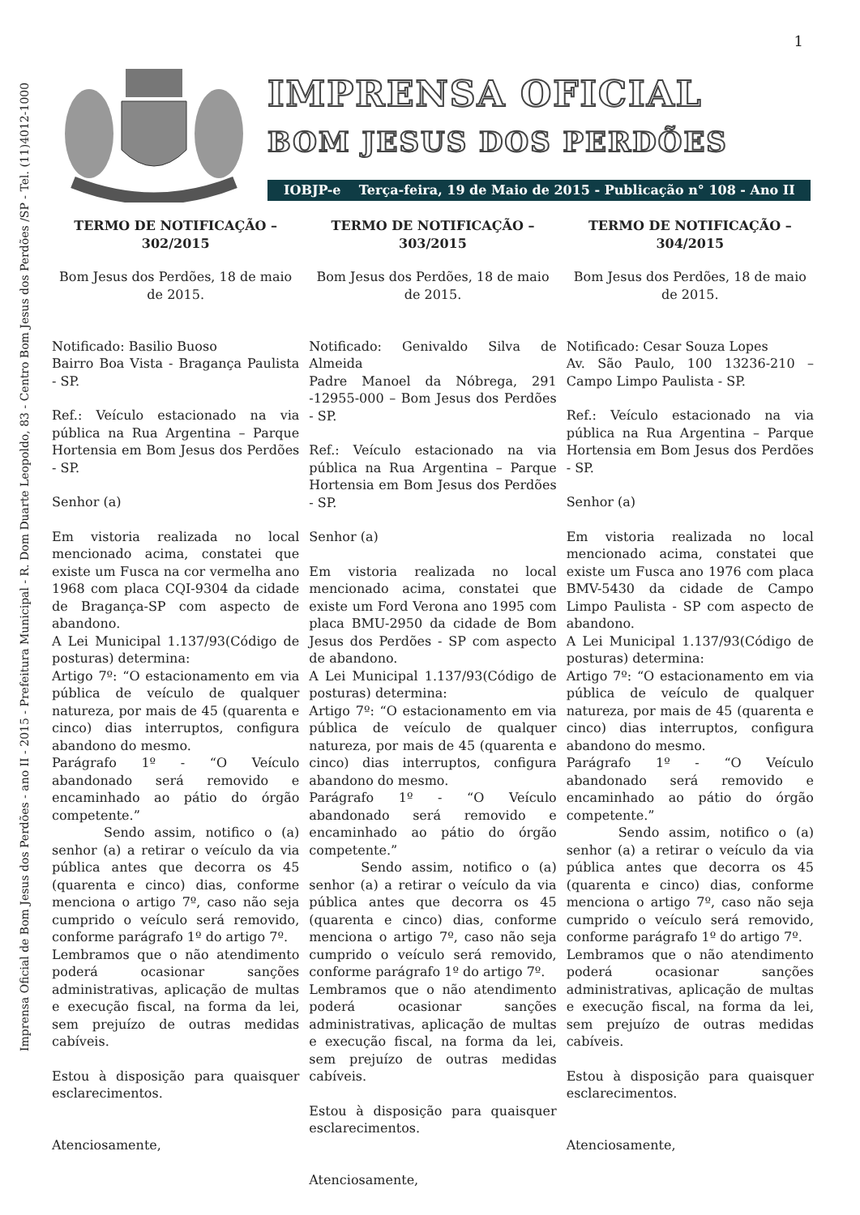Imprensa Oficial de Bom Jesus dos Perdões - ano II - 2015 - Prefeitura Municipal - R. Dom Duarte Leopoldo, 83 - Centro Bom Jesus dos Perdões /SP - Tel. (11)4012-1000
1
IMPRENSA OFICIAL
BOM JESUS DOS PERDÕES
IOBJP-e Terça-feira, 19 de Maio de 2015 - Publicação n° 108 - Ano II
TERMO DE NOTIFICAÇÃO – 302/2015
Bom Jesus dos Perdões, 18 de maio de 2015.
Notificado: Basilio Buoso
Bairro Boa Vista - Bragança Paulista - SP.
Ref.: Veículo estacionado na via pública na Rua Argentina – Parque Hortensia em Bom Jesus dos Perdões - SP.
Senhor (a)
Em vistoria realizada no local mencionado acima, constatei que existe um Fusca na cor vermelha ano 1968 com placa CQI-9304 da cidade de Bragança-SP com aspecto de abandono.
A Lei Municipal 1.137/93(Código de posturas) determina:
Artigo 7º: “O estacionamento em via pública de veículo de qualquer natureza, por mais de 45 (quarenta e cinco) dias interruptos, configura abandono do mesmo.
Parágrafo 1º - “O Veículo abandonado será removido e encaminhado ao pátio do órgão competente.”
    Sendo assim, notifico o (a) senhor (a) a retirar o veículo da via pública antes que decorra os 45 (quarenta e cinco) dias, conforme menciona o artigo 7º, caso não seja cumprido o veículo será removido, conforme parágrafo 1º do artigo 7º.
Lembramos que o não atendimento poderá ocasionar sanções administrativas, aplicação de multas e execução fiscal, na forma da lei, sem prejuízo de outras medidas cabíveis.
Estou à disposição para quaisquer esclarecimentos.
Atenciosamente,
TERMO DE NOTIFICAÇÃO – 303/2015
Bom Jesus dos Perdões, 18 de maio de 2015.
Notificado: Genivaldo Silva de Almeida
Padre Manoel da Nóbrega, 291 -12955-000 – Bom Jesus dos Perdões - SP.
Ref.: Veículo estacionado na via pública na Rua Argentina – Parque Hortensia em Bom Jesus dos Perdões - SP.
Senhor (a)
Em vistoria realizada no local mencionado acima, constatei que existe um Ford Verona ano 1995 com placa BMU-2950 da cidade de Bom Jesus dos Perdões - SP com aspecto de abandono.
A Lei Municipal 1.137/93(Código de posturas) determina:
Artigo 7º: “O estacionamento em via pública de veículo de qualquer natureza, por mais de 45 (quarenta e cinco) dias interruptos, configura abandono do mesmo.
Parágrafo 1º - “O Veículo abandonado será removido e encaminhado ao pátio do órgão competente.”
    Sendo assim, notifico o (a) senhor (a) a retirar o veículo da via pública antes que decorra os 45 (quarenta e cinco) dias, conforme menciona o artigo 7º, caso não seja cumprido o veículo será removido, conforme parágrafo 1º do artigo 7º.
Lembramos que o não atendimento poderá ocasionar sanções administrativas, aplicação de multas e execução fiscal, na forma da lei, sem prejuízo de outras medidas cabíveis.
Estou à disposição para quaisquer esclarecimentos.
Atenciosamente,
TERMO DE NOTIFICAÇÃO – 304/2015
Bom Jesus dos Perdões, 18 de maio de 2015.
Notificado: Cesar Souza Lopes
Av. São Paulo, 100 13236-210 – Campo Limpo Paulista - SP.
Ref.: Veículo estacionado na via pública na Rua Argentina – Parque Hortensia em Bom Jesus dos Perdões - SP.
Senhor (a)
Em vistoria realizada no local mencionado acima, constatei que existe um Fusca ano 1976 com placa BMV-5430 da cidade de Campo Limpo Paulista - SP com aspecto de abandono.
A Lei Municipal 1.137/93(Código de posturas) determina:
Artigo 7º: “O estacionamento em via pública de veículo de qualquer natureza, por mais de 45 (quarenta e cinco) dias interruptos, configura abandono do mesmo.
Parágrafo 1º - “O Veículo abandonado será removido e encaminhado ao pátio do órgão competente.”
    Sendo assim, notifico o (a) senhor (a) a retirar o veículo da via pública antes que decorra os 45 (quarenta e cinco) dias, conforme menciona o artigo 7º, caso não seja cumprido o veículo será removido, conforme parágrafo 1º do artigo 7º.
Lembramos que o não atendimento poderá ocasionar sanções administrativas, aplicação de multas e execução fiscal, na forma da lei, sem prejuízo de outras medidas cabíveis.
Estou à disposição para quaisquer esclarecimentos.
Atenciosamente,